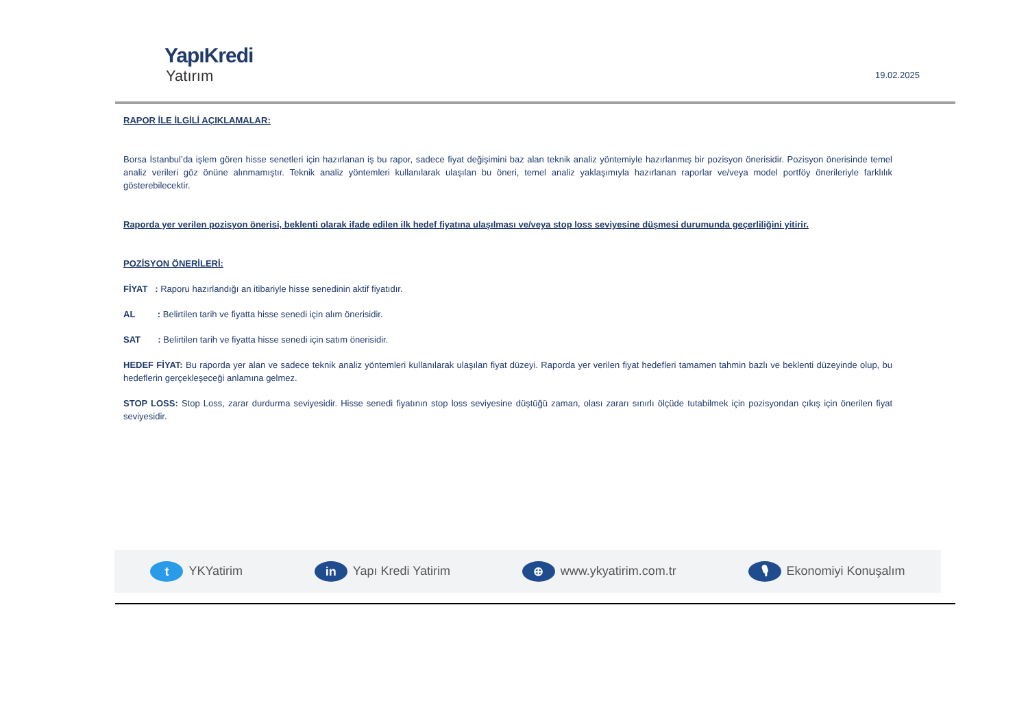YapıKredi
Yatırım
19.02.2025
RAPOR İLE İLGİLİ AÇIKLAMALAR:
Borsa İstanbul’da işlem gören hisse senetleri için hazırlanan iş bu rapor, sadece fiyat değişimini baz alan teknik analiz yöntemiyle hazırlanmış bir pozisyon önerisidir. Pozisyon önerisinde temel analiz verileri göz önüne alınmamıştır. Teknik analiz yöntemleri kullanılarak ulaşılan bu öneri, temel analiz yaklaşımıyla hazırlanan raporlar ve/veya model portföy önerileriyle farklılık gösterebilecektir.
Raporda yer verilen pozisyon önerisi, beklenti olarak ifade edilen ilk hedef fiyatına ulaşılması ve/veya stop loss seviyesine düşmesi durumunda geçerliliğini yitirir.
POZİSYON ÖNERİLERİ:
FİYAT : Raporu hazırlandığı an itibariyle hisse senedinin aktif fiyatıdır.
AL : Belirtilen tarih ve fiyatta hisse senedi için alım önerisidir.
SAT : Belirtilen tarih ve fiyatta hisse senedi için satım önerisidir.
HEDEF FİYAT: Bu raporda yer alan ve sadece teknik analiz yöntemleri kullanılarak ulaşılan fiyat düzeyi. Raporda yer verilen fiyat hedefleri tamamen tahmin bazlı ve beklenti düzeyinde olup, bu hedeflerin gerçekleşeceği anlamına gelmez.
STOP LOSS: Stop Loss, zarar durdurma seviyesidir. Hisse senedi fiyatının stop loss seviyesine düştüğü zaman, olası zararı sınırlı ölçüde tutabilmek için pozisyondan çıkış için önerilen fiyat seviyesidir.
t YKYatirim in Yapı Kredi Yatirim ⊕ www.ykyatirim.com.tr 🎙 Ekonomiyi Konuşalım